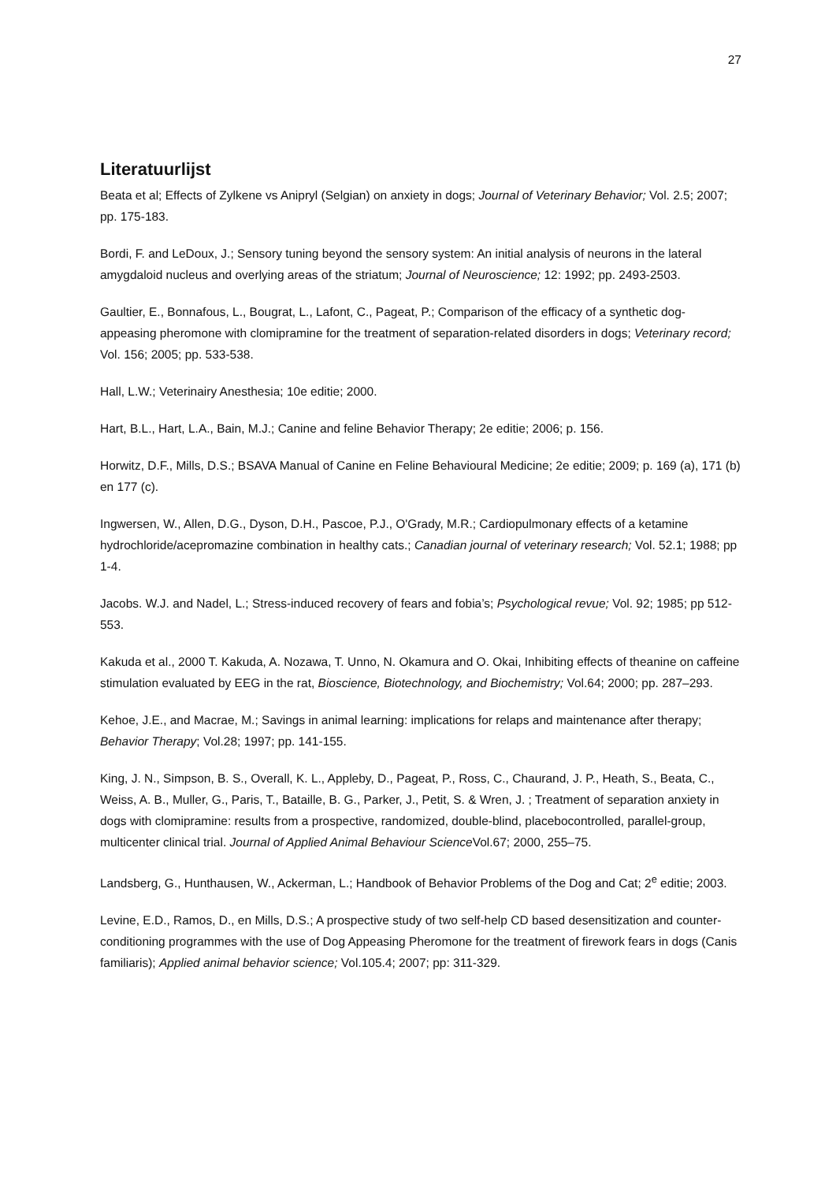27
Literatuurlijst
Beata et al; Effects of Zylkene vs Anipryl (Selgian) on anxiety in dogs; Journal of Veterinary Behavior; Vol. 2.5; 2007; pp. 175-183.
Bordi, F. and LeDoux, J.; Sensory tuning beyond the sensory system: An initial analysis of neurons in the lateral amygdaloid nucleus and overlying areas of the striatum; Journal of Neuroscience; 12: 1992; pp. 2493-2503.
Gaultier, E., Bonnafous, L., Bougrat, L., Lafont, C., Pageat, P.; Comparison of the efficacy of a synthetic dog-appeasing pheromone with clomipramine for the treatment of separation-related disorders in dogs; Veterinary record; Vol. 156; 2005; pp. 533-538.
Hall, L.W.; Veterinairy Anesthesia; 10e editie; 2000.
Hart, B.L., Hart, L.A., Bain, M.J.; Canine and feline Behavior Therapy; 2e editie; 2006; p. 156.
Horwitz, D.F., Mills, D.S.; BSAVA Manual of Canine en Feline Behavioural Medicine; 2e editie; 2009; p. 169 (a), 171 (b) en 177 (c).
Ingwersen, W., Allen, D.G., Dyson, D.H., Pascoe, P.J., O'Grady, M.R.; Cardiopulmonary effects of a ketamine hydrochloride/acepromazine combination in healthy cats.; Canadian journal of veterinary research; Vol. 52.1; 1988; pp 1-4.
Jacobs. W.J. and Nadel, L.; Stress-induced recovery of fears and fobia’s; Psychological revue; Vol. 92; 1985; pp 512-553.
Kakuda et al., 2000 T. Kakuda, A. Nozawa, T. Unno, N. Okamura and O. Okai, Inhibiting effects of theanine on caffeine stimulation evaluated by EEG in the rat, Bioscience, Biotechnology, and Biochemistry; Vol.64; 2000; pp. 287–293.
Kehoe, J.E., and Macrae, M.; Savings in animal learning: implications for relaps and maintenance after therapy; Behavior Therapy; Vol.28; 1997; pp. 141-155.
King, J. N., Simpson, B. S., Overall, K. L., Appleby, D., Pageat, P., Ross, C., Chaurand, J. P., Heath, S., Beata, C., Weiss, A. B., Muller, G., Paris, T., Bataille, B. G., Parker, J., Petit, S. & Wren, J. ; Treatment of separation anxiety in dogs with clomipramine: results from a prospective, randomized, double-blind, placebocontrolled, parallel-group, multicenter clinical trial. Journal of Applied Animal Behaviour Science Vol.67; 2000, 255–75.
Landsberg, G., Hunthausen, W., Ackerman, L.; Handbook of Behavior Problems of the Dog and Cat; 2<sup>e</sup> editie; 2003.
Levine, E.D., Ramos, D., en Mills, D.S.; A prospective study of two self-help CD based desensitization and counter-conditioning programmes with the use of Dog Appeasing Pheromone for the treatment of firework fears in dogs (Canis familiaris); Applied animal behavior science; Vol.105.4; 2007; pp: 311-329.